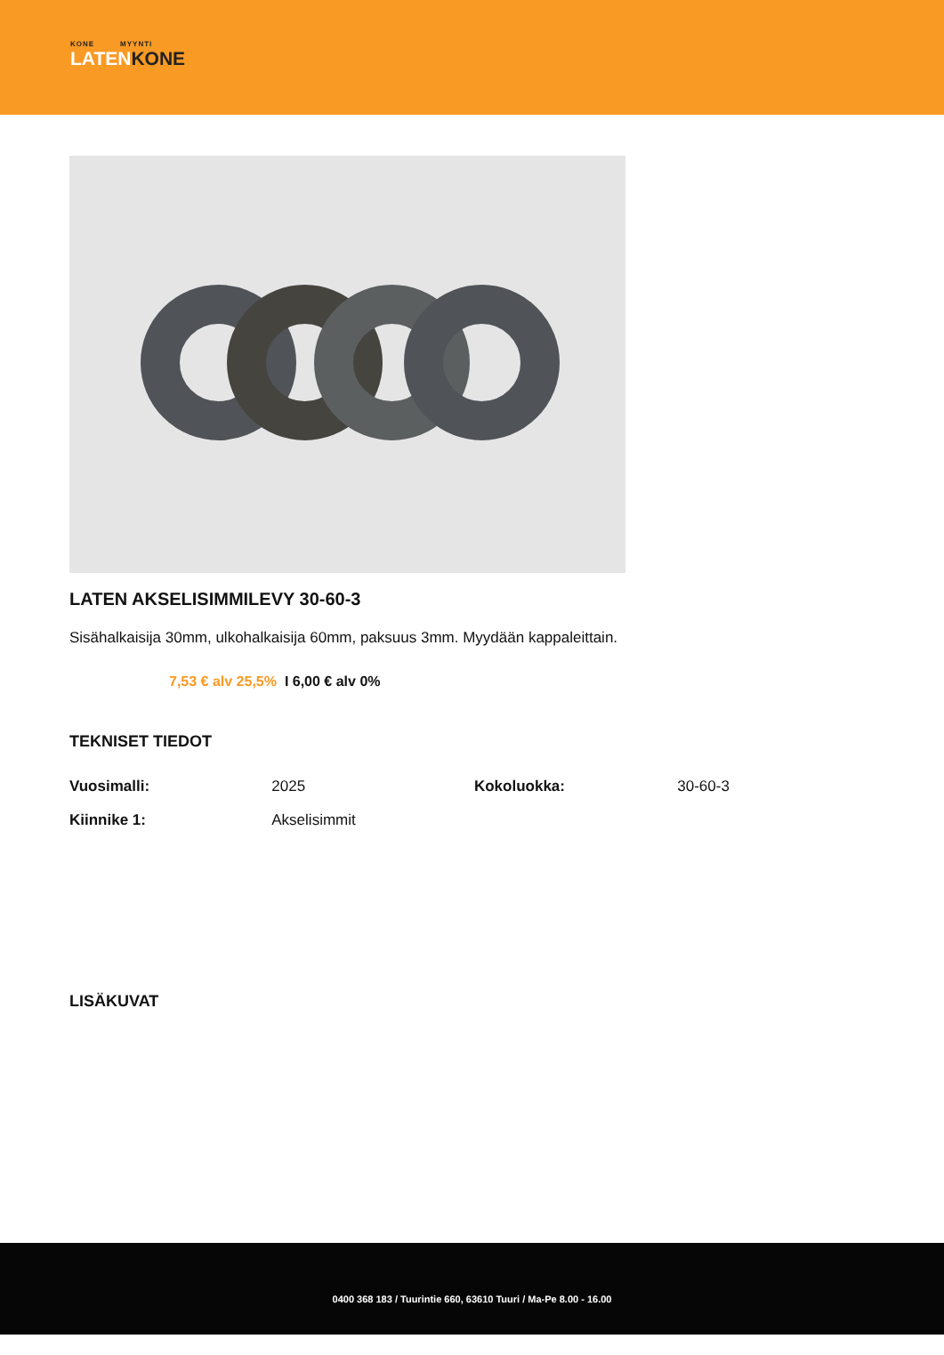KONE MYYNTI
LATENKONE
LATEN AKSELISIMMILEVY 30-60-3
Sisähalkaisija 30mm, ulkohalkaisija 60mm, paksuus 3mm. Myydään kappaleittain.
7,53 € alv 25,5% I 6,00 € alv 0%
TEKNISET TIEDOT
| Vuosimalli: | 2025 | Kokoluokka: | 30-60-3 |
| Kiinnike 1: | Akselisimmit | | |
LISÄKUVAT
0400 368 183 / Tuurintie 660, 63610 Tuuri / Ma-Pe 8.00 - 16.00